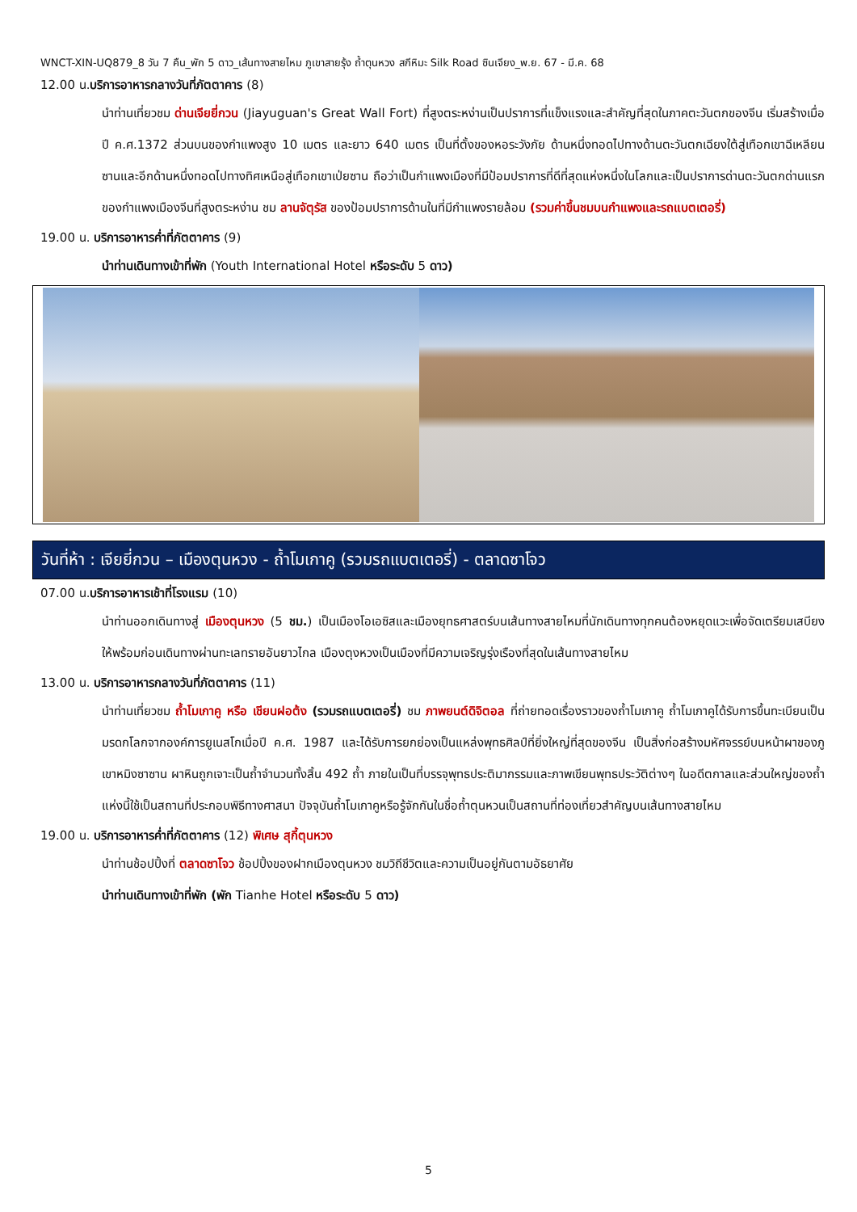WNCT-XIN-UQ879_8 วัน 7 คืน_พัก 5 ดาว_เส้นทางสายไหม ภูเขาสายรุ้ง ถ้ำตุนหวง สกีหิมะ Silk Road ซินเจียง_พ.ย. 67 - มี.ค. 68
12.00 น.บริการอาหารกลางวันที่ภัตตาคาร (8)
นำท่านเที่ยวชม ด่านเจียยี่กวน (Jiayuguan's Great Wall Fort) ที่สูงตระหง่านเป็นปราการที่แข็งแรงและสำคัญที่สุดในภาคตะวันตกของจีน เริ่มสร้างเมื่อปี ค.ศ.1372 ส่วนบนของกำแพงสูง 10 เมตร และยาว 640 เมตร เป็นที่ตั้งของหอระวังภัย ด้านหนึ่งทอดไปทางด้านตะวันตกเฉียงใต้สู่เทือกเขาฉีเหลียนซานและอีกด้านหนึ่งทอดไปทางทิศเหนือสู่เทือกเขาเป่ยซาน ถือว่าเป็นกำแพงเมืองที่มีป้อมปราการที่ดีที่สุดแห่งหนึ่งในโลกและเป็นปราการด่านตะวันตกด่านแรกของกำแพงเมืองจีนที่สูงตระหง่าน ชม ลานจัตุรัส ของป้อมปราการด้านในที่มีกำแพงรายล้อม (รวมค่าขึ้นชมบนกำแพงและรถแบตเตอรี่)
19.00 น. บริการอาหารค่ำที่ภัตตาคาร (9)
นำท่านเดินทางเข้าที่พัก (Youth International Hotel หรือระดับ 5 ดาว)
วันที่ห้า : เจียยี่กวน – เมืองตุนหวง - ถ้ำโมเกาคู (รวมรถแบตเตอรี่) - ตลาดซาโจว
07.00 น.บริการอาหารเช้าที่โรงแรม (10)
นำท่านออกเดินทางสู่ เมืองตุนหวง (5 ชม.) เป็นเมืองโอเอซิสและเมืองยุทธศาสตร์บนเส้นทางสายไหมที่นักเดินทางทุกคนต้องหยุดแวะเพื่อจัดเตรียมเสบียงให้พร้อมก่อนเดินทางผ่านทะเลทรายอันยาวไกล เมืองตุงหวงเป็นเมืองที่มีความเจริญรุ่งเรืองที่สุดในเส้นทางสายไหม
13.00 น. บริการอาหารกลางวันที่ภัตตาคาร (11)
นำท่านเที่ยวชม ถ้ำโมเกาคู หรือ เชียนฝอต้ง (รวมรถแบตเตอรี่) ชม ภาพยนต์ดิจิตอล ที่ถ่ายทอดเรื่องราวของถ้ำโมเกาคู ถ้ำโมเกาคูได้รับการขึ้นทะเบียนเป็นมรดกโลกจากองค์การยูเนสโกเมื่อปี ค.ศ. 1987 และได้รับการยกย่องเป็นแหล่งพุทธศิลป์ที่ยิ่งใหญ่ที่สุดของจีน เป็นสิ่งก่อสร้างมหัศจรรย์บนหน้าผาของภูเขาหมิงซาซาน ผาหินถูกเจาะเป็นถ้ำจำนวนทั้งสิ้น 492 ถ้ำ ภายในเป็นที่บรรจุพุทธประติมากรรมและภาพเขียนพุทธประวัติต่างๆ ในอดีตกาลและส่วนใหญ่ของถ้ำแห่งนี้ใช้เป็นสถานที่ประกอบพิธีทางศาสนา ปัจจุบันถ้ำโมเกาคูหรือรู้จักกันในชื่อถ้ำตุนหวนเป็นสถานที่ท่องเที่ยวสำคัญบนเส้นทางสายไหม
19.00 น. บริการอาหารค่ำที่ภัตตาคาร (12) พิเศษ สุกี้ตุนหวง
นำท่านช้อปปิ้งที่ ตลาดซาโจว ช้อปปิ้งของฝากเมืองตุนหวง ชมวิถีชีวิตและความเป็นอยู่กันตามอัธยาศัย
นำท่านเดินทางเข้าที่พัก (พัก Tianhe Hotel หรือระดับ 5 ดาว)
5